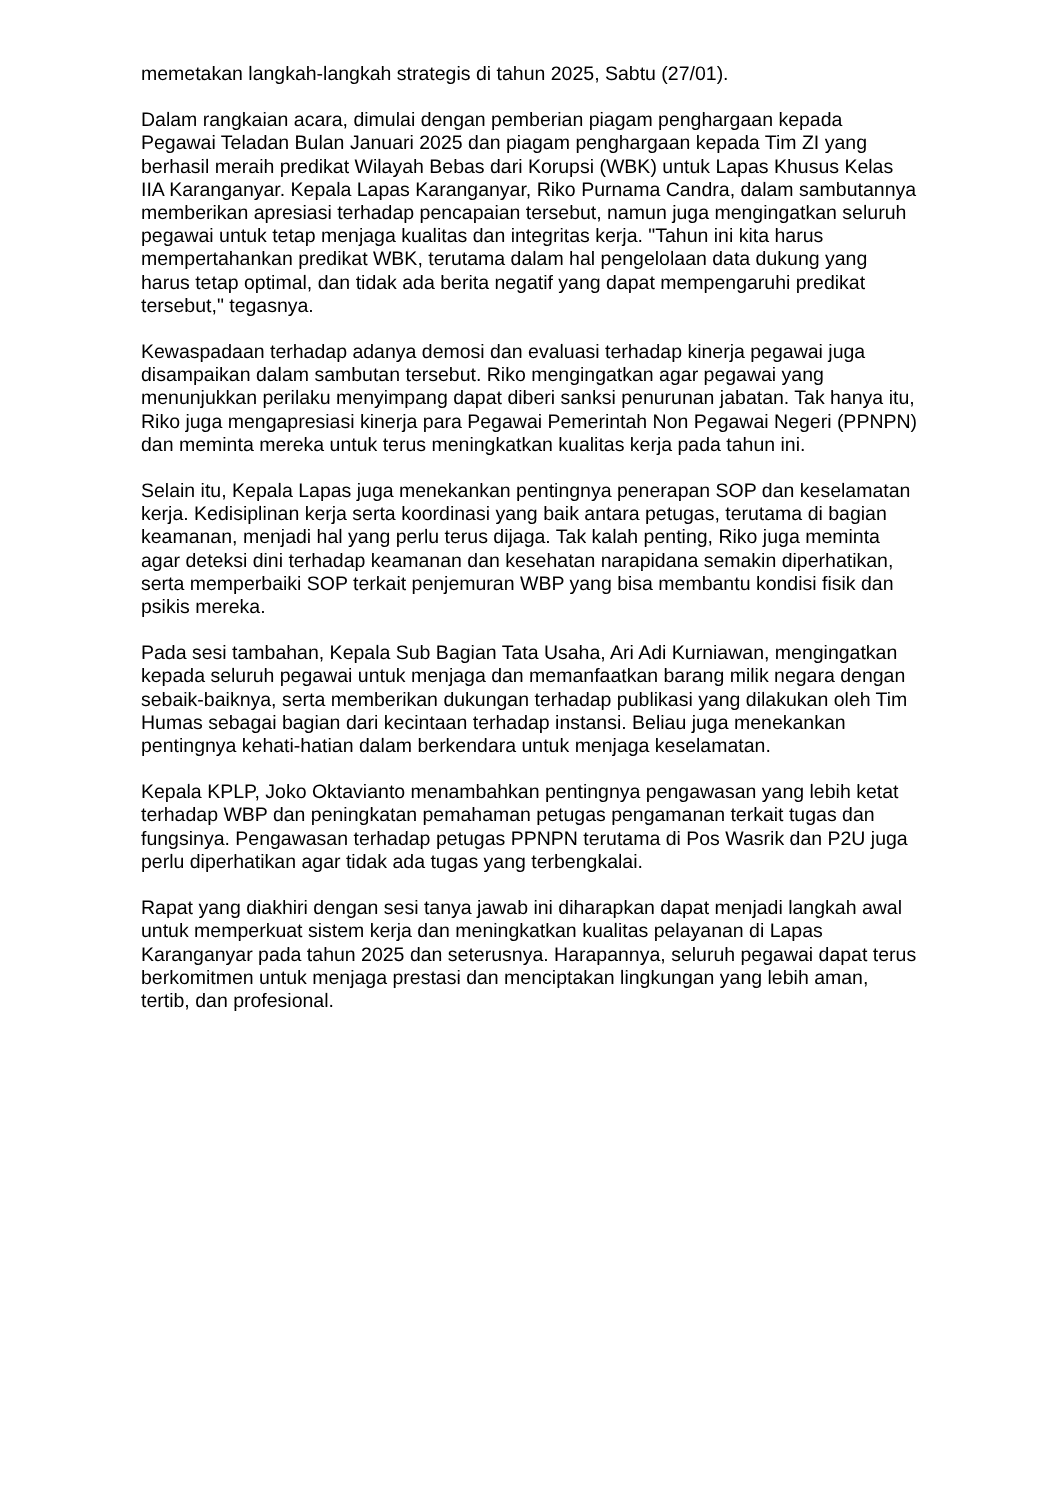memetakan langkah-langkah strategis di tahun 2025, Sabtu (27/01).
Dalam rangkaian acara, dimulai dengan pemberian piagam penghargaan kepada Pegawai Teladan Bulan Januari 2025 dan piagam penghargaan kepada Tim ZI yang berhasil meraih predikat Wilayah Bebas dari Korupsi (WBK) untuk Lapas Khusus Kelas IIA Karanganyar. Kepala Lapas Karanganyar, Riko Purnama Candra, dalam sambutannya memberikan apresiasi terhadap pencapaian tersebut, namun juga mengingatkan seluruh pegawai untuk tetap menjaga kualitas dan integritas kerja. "Tahun ini kita harus mempertahankan predikat WBK, terutama dalam hal pengelolaan data dukung yang harus tetap optimal, dan tidak ada berita negatif yang dapat mempengaruhi predikat tersebut," tegasnya.
Kewaspadaan terhadap adanya demosi dan evaluasi terhadap kinerja pegawai juga disampaikan dalam sambutan tersebut. Riko mengingatkan agar pegawai yang menunjukkan perilaku menyimpang dapat diberi sanksi penurunan jabatan. Tak hanya itu, Riko juga mengapresiasi kinerja para Pegawai Pemerintah Non Pegawai Negeri (PPNPN) dan meminta mereka untuk terus meningkatkan kualitas kerja pada tahun ini.
Selain itu, Kepala Lapas juga menekankan pentingnya penerapan SOP dan keselamatan kerja. Kedisiplinan kerja serta koordinasi yang baik antara petugas, terutama di bagian keamanan, menjadi hal yang perlu terus dijaga. Tak kalah penting, Riko juga meminta agar deteksi dini terhadap keamanan dan kesehatan narapidana semakin diperhatikan, serta memperbaiki SOP terkait penjemuran WBP yang bisa membantu kondisi fisik dan psikis mereka.
Pada sesi tambahan, Kepala Sub Bagian Tata Usaha, Ari Adi Kurniawan, mengingatkan kepada seluruh pegawai untuk menjaga dan memanfaatkan barang milik negara dengan sebaik-baiknya, serta memberikan dukungan terhadap publikasi yang dilakukan oleh Tim Humas sebagai bagian dari kecintaan terhadap instansi. Beliau juga menekankan pentingnya kehati-hatian dalam berkendara untuk menjaga keselamatan.
Kepala KPLP, Joko Oktavianto menambahkan pentingnya pengawasan yang lebih ketat terhadap WBP dan peningkatan pemahaman petugas pengamanan terkait tugas dan fungsinya. Pengawasan terhadap petugas PPNPN terutama di Pos Wasrik dan P2U juga perlu diperhatikan agar tidak ada tugas yang terbengkalai.
Rapat yang diakhiri dengan sesi tanya jawab ini diharapkan dapat menjadi langkah awal untuk memperkuat sistem kerja dan meningkatkan kualitas pelayanan di Lapas Karanganyar pada tahun 2025 dan seterusnya. Harapannya, seluruh pegawai dapat terus berkomitmen untuk menjaga prestasi dan menciptakan lingkungan yang lebih aman, tertib, dan profesional.